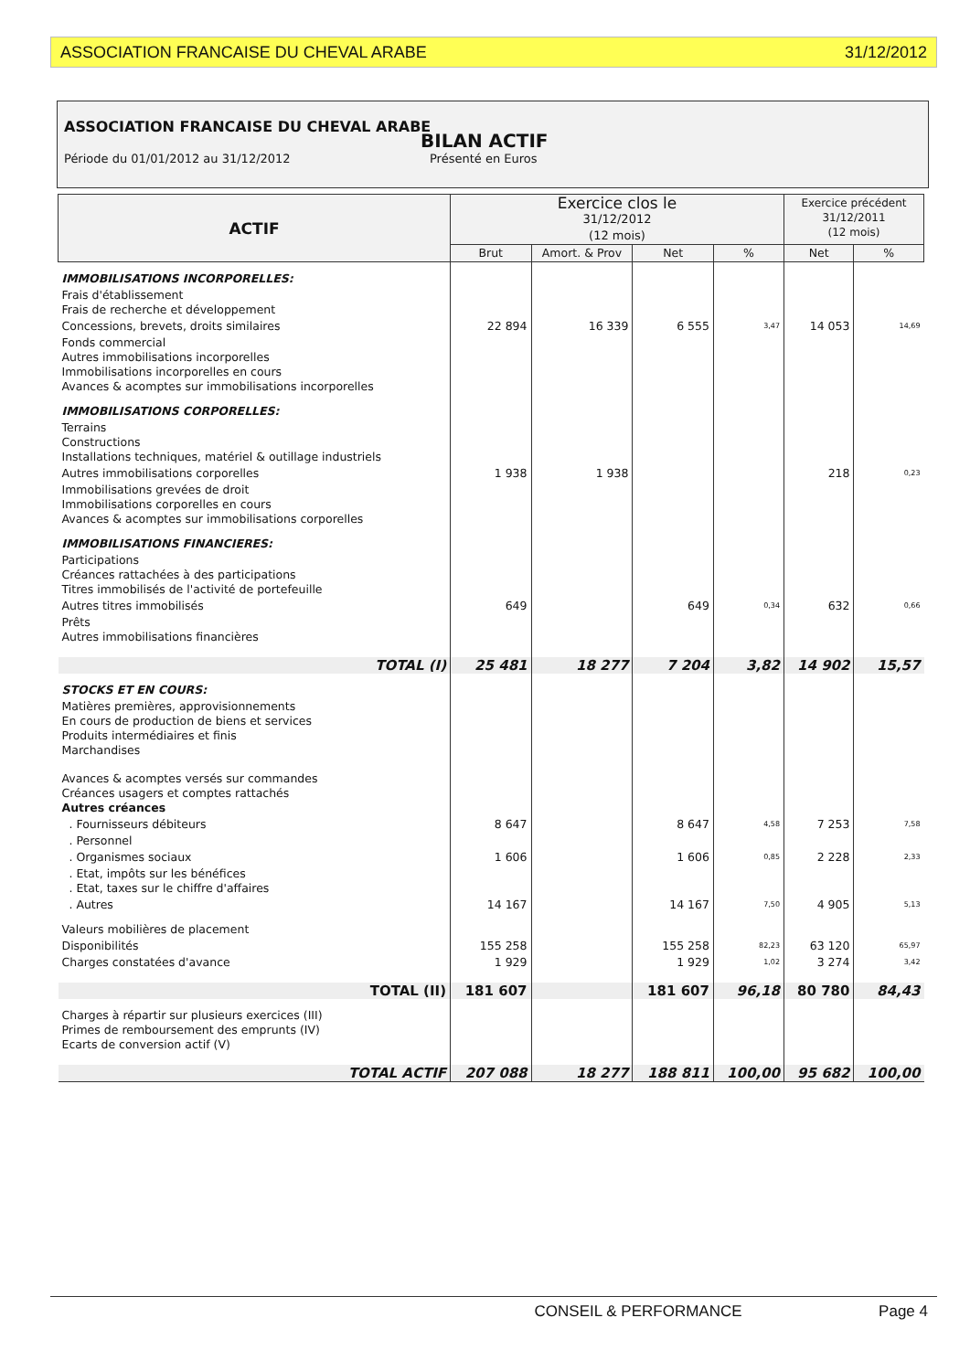ASSOCIATION FRANCAISE DU CHEVAL ARABE 31/12/2012
ASSOCIATION FRANCAISE DU CHEVAL ARABE
BILAN ACTIF
Période du 01/01/2012 au 31/12/2012 Présenté en Euros
| ACTIF | Exercice clos le 31/12/2012 (12 mois) | | | | Exercice précédent 31/12/2011 (12 mois) | |
| | Brut | Amort. & Prov | Net | % | Net | % |
| IMMOBILISATIONS INCORPORELLES: | | | | | | |
| Frais d'établissement Frais de recherche et développement | | | | | | |
| Concessions, brevets, droits similaires | 22 894 | 16 339 | 6 555 | 3,47 | 14 053 | 14,69 |
| Fonds commercial Autres immobilisations incorporelles Immobilisations incorporelles en cours Avances & acomptes sur immobilisations incorporelles | | | | | | |
| IMMOBILISATIONS CORPORELLES: | | | | | | |
| Terrains Constructions Installations techniques, matériel & outillage industriels | | | | | | |
| Autres immobilisations corporelles | 1 938 | 1 938 | | | 218 | 0,23 |
| Immobilisations grevées de droit Immobilisations corporelles en cours Avances & acomptes sur immobilisations corporelles | | | | | | |
| IMMOBILISATIONS FINANCIERES: | | | | | | |
| Participations Créances rattachées à des participations Titres immobilisés de l'activité de portefeuille | | | | | | |
| Autres titres immobilisés | 649 | | 649 | 0,34 | 632 | 0,66 |
| Prêts Autres immobilisations financières | | | | | | |
| TOTAL (I) | 25 481 | 18 277 | 7 204 | 3,82 | 14 902 | 15,57 |
| STOCKS ET EN COURS: | | | | | | |
| Matières premières, approvisionnements En cours de production de biens et services Produits intermédiaires et finis Marchandises | | | | | | |
| Avances & acomptes versés sur commandes Créances usagers et comptes rattachés Autres créances | | | | | | |
| . Fournisseurs débiteurs | 8 647 | | 8 647 | 4,58 | 7 253 | 7,58 |
| . Personnel | | | | | | |
| . Organismes sociaux | 1 606 | | 1 606 | 0,85 | 2 228 | 2,33 |
| . Etat, impôts sur les bénéfices . Etat, taxes sur le chiffre d'affaires | | | | | | |
| . Autres | 14 167 | | 14 167 | 7,50 | 4 905 | 5,13 |
| Valeurs mobilières de placement | | | | | | |
| Disponibilités | 155 258 | | 155 258 | 82,23 | 63 120 | 65,97 |
| Charges constatées d'avance | 1 929 | | 1 929 | 1,02 | 3 274 | 3,42 |
| TOTAL (II) | 181 607 | | 181 607 | 96,18 | 80 780 | 84,43 |
| Charges à répartir sur plusieurs exercices (III) Primes de remboursement des emprunts (IV) Ecarts de conversion actif (V) | | | | | | |
| TOTAL ACTIF | 207 088 | 18 277 | 188 811 | 100,00 | 95 682 | 100,00 |
CONSEIL & PERFORMANCE Page 4